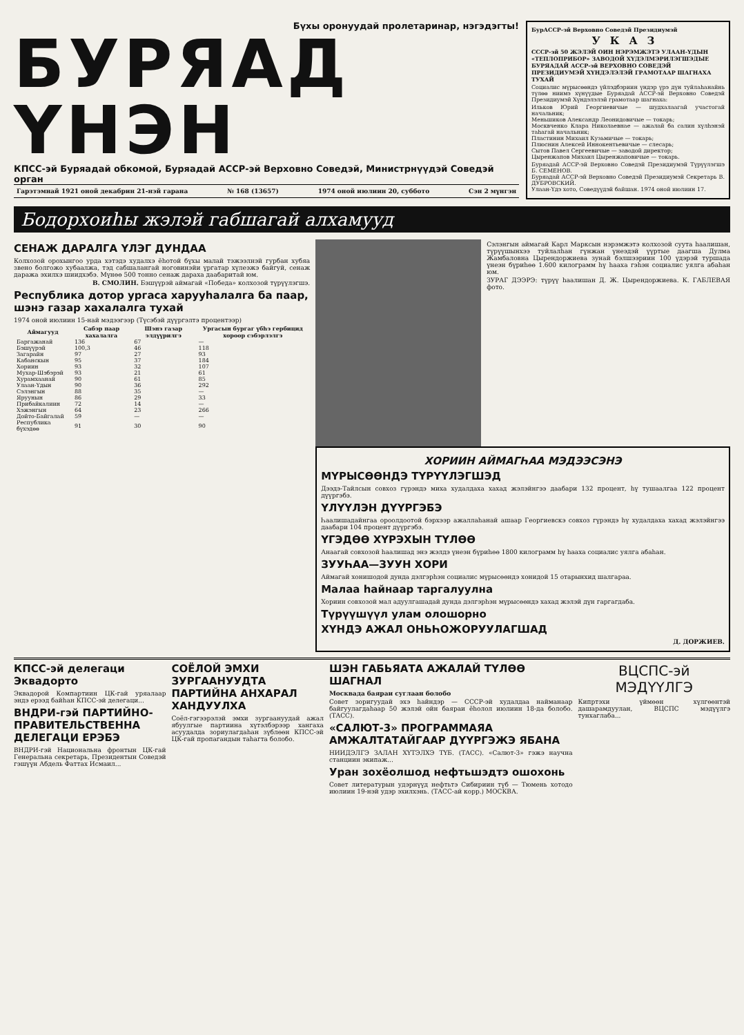Бүхы оронуудай пролетаринар, нэгэдэгты!
БУРЯАД ҮНЭН
КПСС-эй Буряадай обкомой, Буряадай АССР-эй Верховно Соведэй, Министрнүүдэй Соведэй орган
Гарэтэмнай 1921 оной декабрин 21-нэй гарана № 168 (13657) 1974 оной июлиин 20, суббото Сэн 2 мүнгэн
БурАССР-эй Верховно Соведэй Президиумэй
УКАЗ
СССР-эй 50 ЖЭЛЭЙ ОИН НЭРЭМЖЭТЭ УЛААН-ҮДЫН «ТЕПЛОПРИБОР» ЗАВОДОЙ ХҮДЭЛМЭРИЛЭГШЭДЫЕ БУРЯАДАЙ АССР-эй ВЕРХОВНО СОВЕДЭЙ ПРЕЗИДИУМЭЙ ХҮНДЭЛЭЛЭЙ ГРАМОТААР ШАГНАХА ТУХАЙ
Социалис мүрысөөндэ үйлэдбэриин үндэр үрэ дүн туйлаһанайнь түлөө ниимэ хүнүүдые Буряадай АССР-эй Верховно Соведэй Президиумэй Хүндэлэлэй грамотаар шагнаха:
Ильков Юрий Георгиевичые — шудхалаагай участогай начальник;
Меньшиков Александр Леонидовичые — токарь;
Москвченко Клара Николаевнае — ажалай ба салин хүлһэнэй таһагай начальник;
Пластинин Михаил Кузьмичые — токарь;
Плюснин Алексей Иннокентьевичые — слесарь;
Сытов Павел Сергеевичые — заводой директор;
Цыренжапов Михаил Цыренжаповичые — токарь.
Буряадай АССР-эй Верховно Соведэй Президиумэй Түрүүлэгшэ Б. СЕМЕНОВ.
Буряадай АССР-эй Верховно Соведэй Президиумэй Секретарь В. ДУБРОВСКИЙ.
Улаан-Үдэ хото, Соведүүдэй байшан. 1974 оной июлиин 17.
Бодорхоиһы жэлэй габшагай алхамууд
СЕНАЖ ДАРАЛГА ҮЛЭГ ДУНДАА
Колхозой орохынгоо урда хэтэдэ худалхэ ёһотой бүхы малай тэжээлнэй гурбан хубяа звено болгожо хубаалжа, тэд сабшалангай ноговинэйи үргатар хүлеэжэ байгуй, сенаж даража эхилхэ шиидхэбэ. Мүнөө 500 тонно сенаж дараха даабаритай юм.
В. СМОЛИН. Бэшүүрэй аймагай «Победа» колхозой түрүүлэгшэ.
Республика дотор ургаса харууһалалга ба паар, шэнэ газар хахалалга тухай
1974 оной июлиин 15-най мэдээгээр (Түсэбэй дүүргэлтэ процентээр)
| Аймагууд | Сабэр паар хахалалга | Шэнэ газар элдүүрилгэ | Ургасын бургаг үбһэ гербицид хороор сэбэрлэлгэ |
| --- | --- | --- | --- |
| Баргажанай | 136 | 67 | — |
| Бэшүүрэй | 100,3 | 46 | 118 |
| Загарайн | 97 | 27 | 93 |
| Кабанскын | 95 | 37 | 184 |
| Хориин | 93 | 32 | 107 |
| Мухар-Шэбэрэй | 93 | 21 | 61 |
| Хурамхаанай | 90 | 61 | 85 |
| Улаан-Үдын | 90 | 36 | 292 |
| Сэлэнгын | 88 | 35 | — |
| Яруунын | 86 | 29 | 33 |
| Прибайкалиин | 72 | 14 | — |
| Хэжэнгын | 64 | 23 | 266 |
| Дойто-Байгалай | 59 | — | — |
| Республика бүхэдөө | 91 | 30 | 90 |
Сэлэнгын аймагай Карл Марксын нэрэмжэтэ колхозой суута һаалишан, түрүүшынхээ туйлалһан гүнжан үнеэдэй үүртые даагша Дулма Жамбаловна Цырендоржиева зунай бэлшээриин 100 үдэрэй туршада үнеэн бүриһөө 1.600 килограмм һү һааха гэһэн социалис уялга абаһан юм.
ЗУРАГ ДЭЭРЭ: түрүү һаалишан Д. Ж. Цырендоржиева. К. ГАБЛЕВАЯ фото.
ХОРИИН АЙМАГҺАА МЭДЭЭСЭНЭ
МҮРЫСӨӨНДЭ ТҮРҮҮЛЭГШЭД
Дээдэ-Тайлсын совхоз гүрэндэ миха худалдаха хахад жэлэйнгээ даабари 132 процент, һү тушаалгаа 122 процент дүүргэбэ.
ҮЛҮҮЛЭН ДҮҮРГЭБЭ
Һаалишадайнгаа ороолдоотой бэрхээр ажаллаһанай ашаар Георгиевскэ совхоз гүрэндэ һү худалдаха хахад жэлэйнгээ даабари 104 процент дүүргэбэ.
ҮГЭДӨӨ ХҮРЭХЫН ТҮЛӨӨ
Анаагай совхозой һаалишад энэ жэлдэ үнеэн бүриһөө 1800 килограмм һү һааха социалис уялга абаһан.
ЗУУҺАА—ЗУУН ХОРИ
Аймагай хонишодой дунда дэлгэрһэн социалис мүрысөөндэ хонидой 15 отарынхид шалгараа.
Малаа һайнаар таргалуулна
Хориин совхозой мал адуулгашадай дунда дэлгэрһэн мүрысөөндэ хахад жэлэй дүн гаргагдаба.
Түрүүшүүл улам олошорно
ХҮНДЭ АЖАЛ ОНЬҺОЖОРУУЛАГШАД
Д. ДОРЖИЕВ.
КПСС-эй делегаци Эквадорто
Эквадорой Компартиин ЦК-гай уряалаар эндэ ерээд байһан КПСС-эй делегаци...
ВНДРИ-гэй ПАРТИЙНО-ПРАВИТЕЛЬСТВЕННА ДЕЛЕГАЦИ ЕРЭБЭ
ВНДРИ-гэй Национальна фронтын ЦК-гай Генеральна секретарь, Президентын Соведэй гэшүүн Абдель Фаттах Исмаил...
СОЁЛОЙ ЭМХИ ЗУРГААНУУДТА ПАРТИЙНА АНХАРАЛ ХАНДУУЛХА
Соёл-гэгээрэлэй эмхи зургаануудай ажал ябуулгые партиина хүтэлбэрээр хангаха асуудалда зориулагдаһан зүблөөн КПСС-эй ЦК-гай пропагандын таһагта болобо.
ШЭН ГАБЬЯАТА АЖАЛАЙ ТҮЛӨӨ ШАГНАЛ
Москвада баяраи суглаан болобо
Совет зоригуудай эхэ һайндэр — СССР-эй худалдаа найманаар байгуулагдаһаар 50 жэлэй ойн баяраи ёһолол июлиин 18-да болобо. (ТАСС).
«САЛЮТ-3» ПРОГРАММАЯА АМЖАЛТАТАЙГААР ДҮҮРГЭЖЭ ЯБАНА
НИИДЭЛГЭ ЗАЛАН ХҮТЭЛХЭ ТҮБ. (ТАСС). «Салют-3» гэжэ научна станциин экипаж...
Уран зохёолшод нефтьшэдтэ ошохонь
Совет литературын удэрнүүд нефтьтэ Сибириин түб — Тюмень хотодо июлиин 19-нэй удэр эхилхэнь. (ТАСС-ай корр.) МОСКВА.
ВЦСПС-эй МЭДҮҮЛГЭ
Кипртэхи үймөөн хүлгөөнтэй дашарамдуулан, ВЦСПС мэдүүлгэ тунхаглаба...